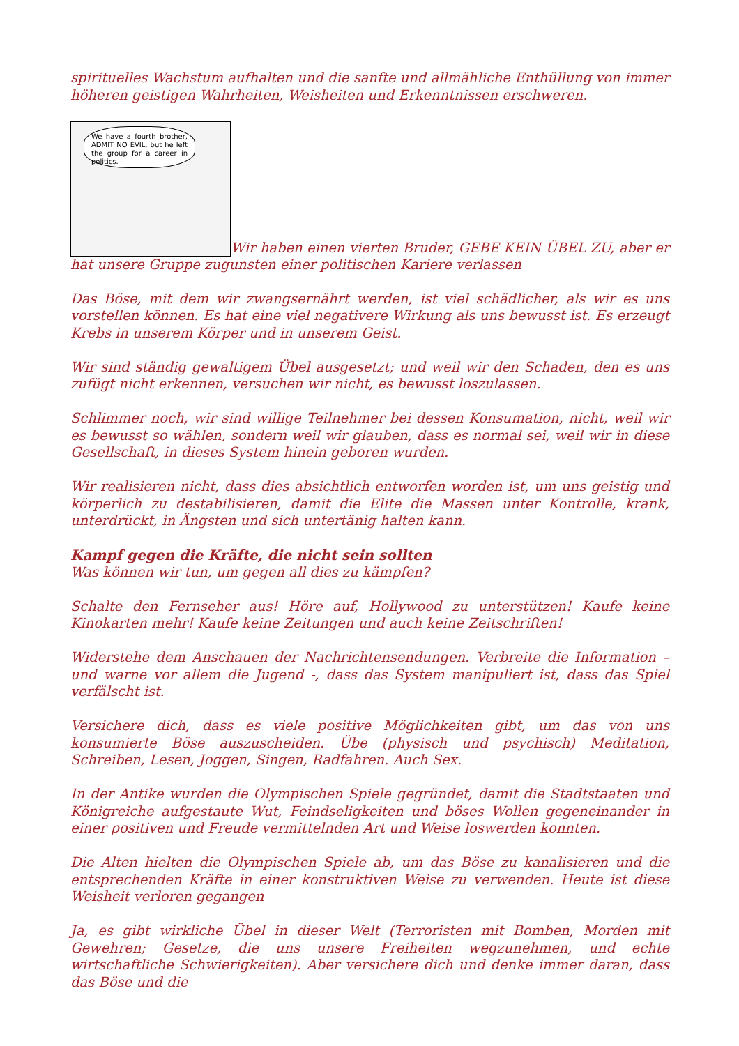spirituelles Wachstum aufhalten und die sanfte und allmähliche Enthüllung von immer höheren geistigen Wahrheiten, Weisheiten und Erkenntnissen erschweren.
We have a fourth brother, ADMIT NO EVIL, but he left the group for a career in politics. Wir haben einen vierten Bruder, GEBE KEIN ÜBEL ZU, aber er hat unsere Gruppe zugunsten einer politischen Kariere verlassen
Das Böse, mit dem wir zwangsernährt werden, ist viel schädlicher, als wir es uns vorstellen können. Es hat eine viel negativere Wirkung als uns bewusst ist. Es erzeugt Krebs in unserem Körper und in unserem Geist.
Wir sind ständig gewaltigem Übel ausgesetzt; und weil wir den Schaden, den es uns zufügt nicht erkennen, versuchen wir nicht, es bewusst loszulassen.
Schlimmer noch, wir sind willige Teilnehmer bei dessen Konsumation, nicht, weil wir es bewusst so wählen, sondern weil wir glauben, dass es normal sei, weil wir in diese Gesellschaft, in dieses System hinein geboren wurden.
Wir realisieren nicht, dass dies absichtlich entworfen worden ist, um uns geistig und körperlich zu destabilisieren, damit die Elite die Massen unter Kontrolle, krank, unterdrückt, in Ängsten und sich untertänig halten kann.
Kampf gegen die Kräfte, die nicht sein sollten
Was können wir tun, um gegen all dies zu kämpfen?
Schalte den Fernseher aus! Höre auf, Hollywood zu unterstützen! Kaufe keine Kinokarten mehr! Kaufe keine Zeitungen und auch keine Zeitschriften!
Widerstehe dem Anschauen der Nachrichtensendungen. Verbreite die Information – und warne vor allem die Jugend -, dass das System manipuliert ist, dass das Spiel verfälscht ist.
Versichere dich, dass es viele positive Möglichkeiten gibt, um das von uns konsumierte Böse auszuscheiden. Übe (physisch und psychisch) Meditation, Schreiben, Lesen, Joggen, Singen, Radfahren. Auch Sex.
In der Antike wurden die Olympischen Spiele gegründet, damit die Stadtstaaten und Königreiche aufgestaute Wut, Feindseligkeiten und böses Wollen gegeneinander in einer positiven und Freude vermittelnden Art und Weise loswerden konnten.
Die Alten hielten die Olympischen Spiele ab, um das Böse zu kanalisieren und die entsprechenden Kräfte in einer konstruktiven Weise zu verwenden. Heute ist diese Weisheit verloren gegangen
Ja, es gibt wirkliche Übel in dieser Welt (Terroristen mit Bomben, Morden mit Gewehren; Gesetze, die uns unsere Freiheiten wegzunehmen, und echte wirtschaftliche Schwierigkeiten). Aber versichere dich und denke immer daran, dass das Böse und die